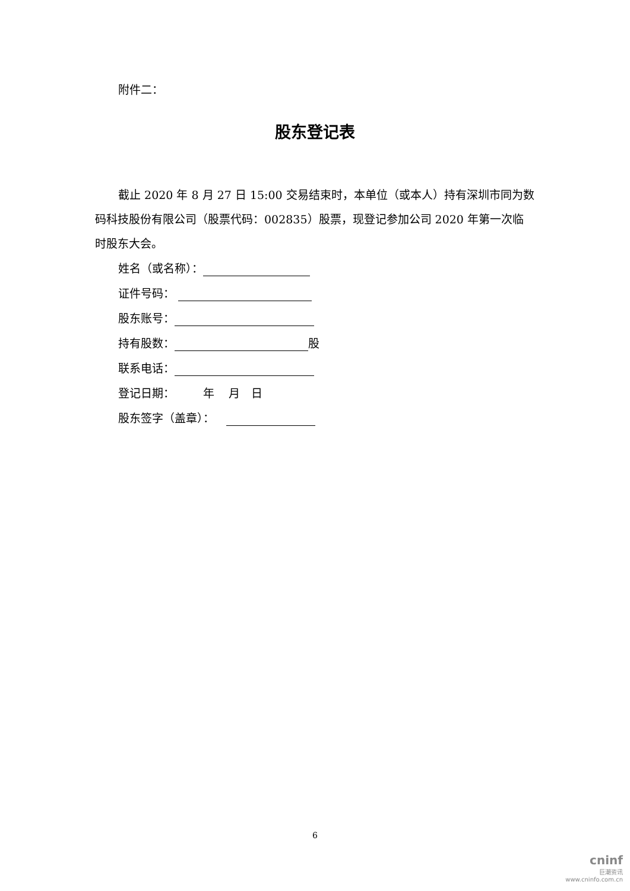附件二：
股东登记表
截止 2020 年 8 月 27 日 15:00 交易结束时，本单位（或本人）持有深圳市同为数码科技股份有限公司（股票代码：002835）股票，现登记参加公司 2020 年第一次临时股东大会。
姓名（或名称）：
证件号码：
股东账号：
持有股数： 股
联系电话：
登记日期： 年 月 日
股东签字（盖章）：
6
cninf
巨潮资讯
www.cninfo.com.cn